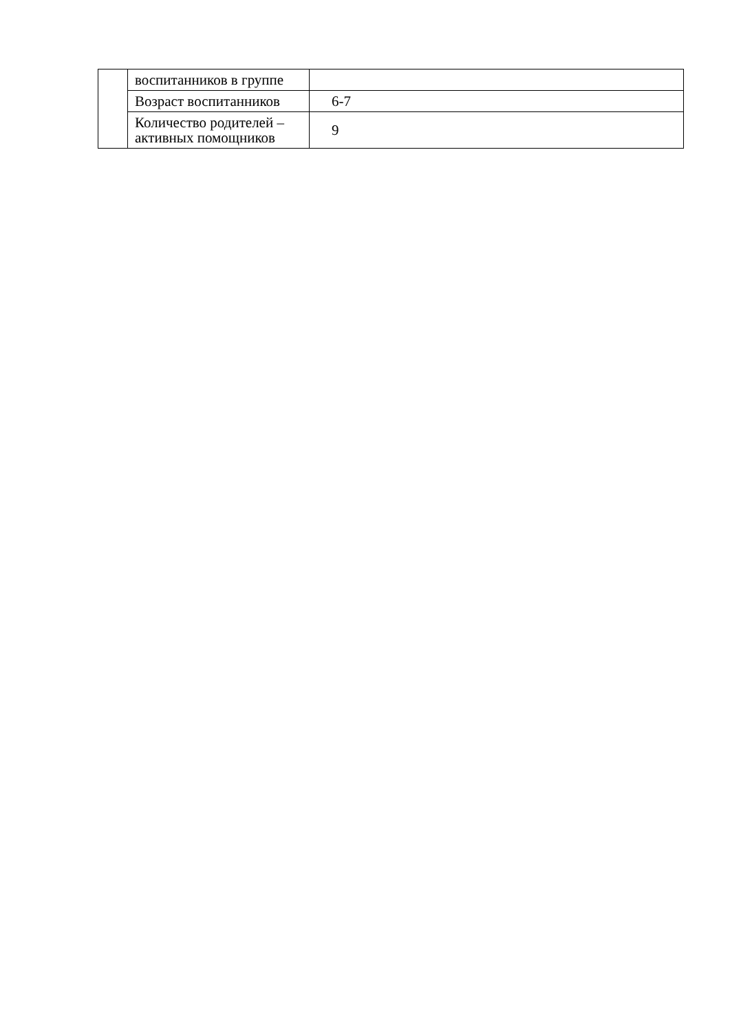| | воспитанников в группе | |
| | Возраст воспитанников | 6-7 |
| | Количество родителей – активных помощников | 9 |